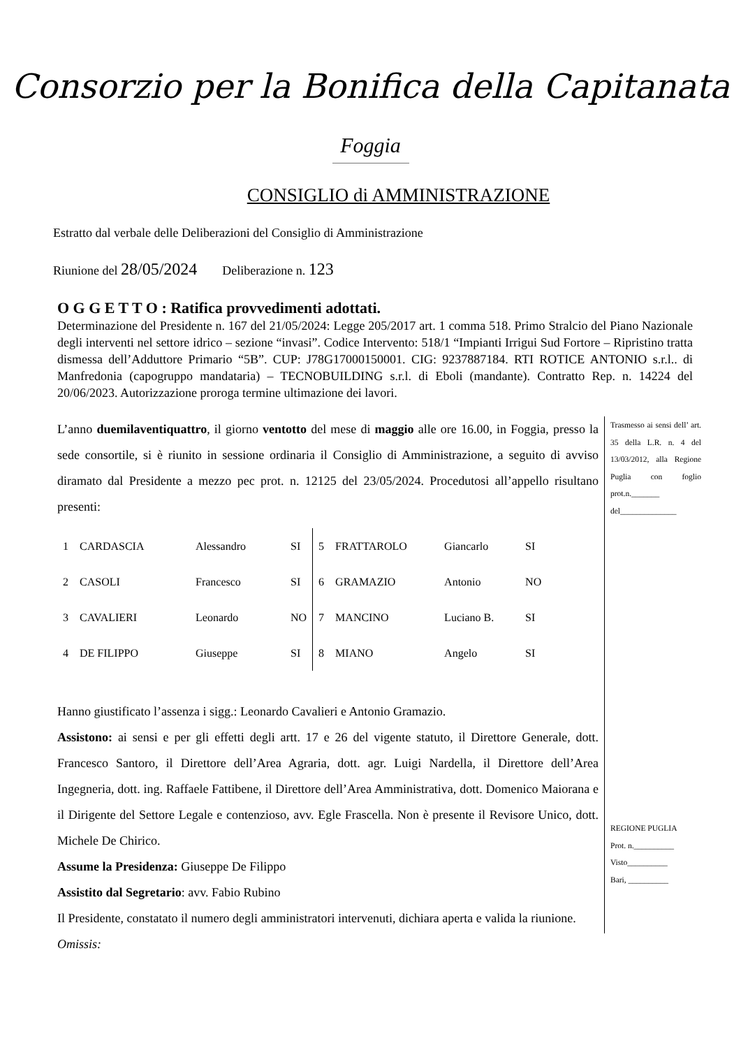Consorzio per la Bonifica della Capitanata
Foggia
CONSIGLIO di AMMINISTRAZIONE
Estratto dal verbale delle Deliberazioni del Consiglio di Amministrazione
Riunione del 28/05/2024 Deliberazione n. 123
O G G E T T O : Ratifica provvedimenti adottati.
Determinazione del Presidente n. 167 del 21/05/2024: Legge 205/2017 art. 1 comma 518. Primo Stralcio del Piano Nazionale degli interventi nel settore idrico – sezione “invasi”. Codice Intervento: 518/1 “Impianti Irrigui Sud Fortore – Ripristino tratta dismessa dell’Adduttore Primario “5B”. CUP: J78G17000150001. CIG: 9237887184. RTI ROTICE ANTONIO s.r.l.. di Manfredonia (capogruppo mandataria) – TECNOBUILDING s.r.l. di Eboli (mandante). Contratto Rep. n. 14224 del 20/06/2023. Autorizzazione proroga termine ultimazione dei lavori.
L’anno duemilaventiquattro, il giorno ventotto del mese di maggio alle ore 16.00, in Foggia, presso la sede consortile, si è riunito in sessione ordinaria il Consiglio di Amministrazione, a seguito di avviso diramato dal Presidente a mezzo pec prot. n. 12125 del 23/05/2024. Procedutosi all’appello risultano presenti:
| 1 | CARDASCIA | Alessandro | SI | 5 | FRATTAROLO | Giancarlo | SI |
| 2 | CASOLI | Francesco | SI | 6 | GRAMAZIO | Antonio | NO |
| 3 | CAVALIERI | Leonardo | NO | 7 | MANCINO | Luciano B. | SI |
| 4 | DE FILIPPO | Giuseppe | SI | 8 | MIANO | Angelo | SI |
Hanno giustificato l’assenza i sigg.: Leonardo Cavalieri e Antonio Gramazio.
Assistono: ai sensi e per gli effetti degli artt. 17 e 26 del vigente statuto, il Direttore Generale, dott. Francesco Santoro, il Direttore dell’Area Agraria, dott. agr. Luigi Nardella, il Direttore dell’Area Ingegneria, dott. ing. Raffaele Fattibene, il Direttore dell’Area Amministrativa, dott. Domenico Maiorana e il Dirigente del Settore Legale e contenzioso, avv. Egle Frascella. Non è presente il Revisore Unico, dott. Michele De Chirico.
Assume la Presidenza: Giuseppe De Filippo
Assistito dal Segretario: avv. Fabio Rubino
Il Presidente, constatato il numero degli amministratori intervenuti, dichiara aperta e valida la riunione.
Omissis:
Trasmesso ai sensi dell’ art. 35 della L.R. n. 4 del 13/03/2012, alla Regione Puglia con foglio prot.n._______ del______________
REGIONE PUGLIA
Prot. n.__________
Visto__________
Bari, __________